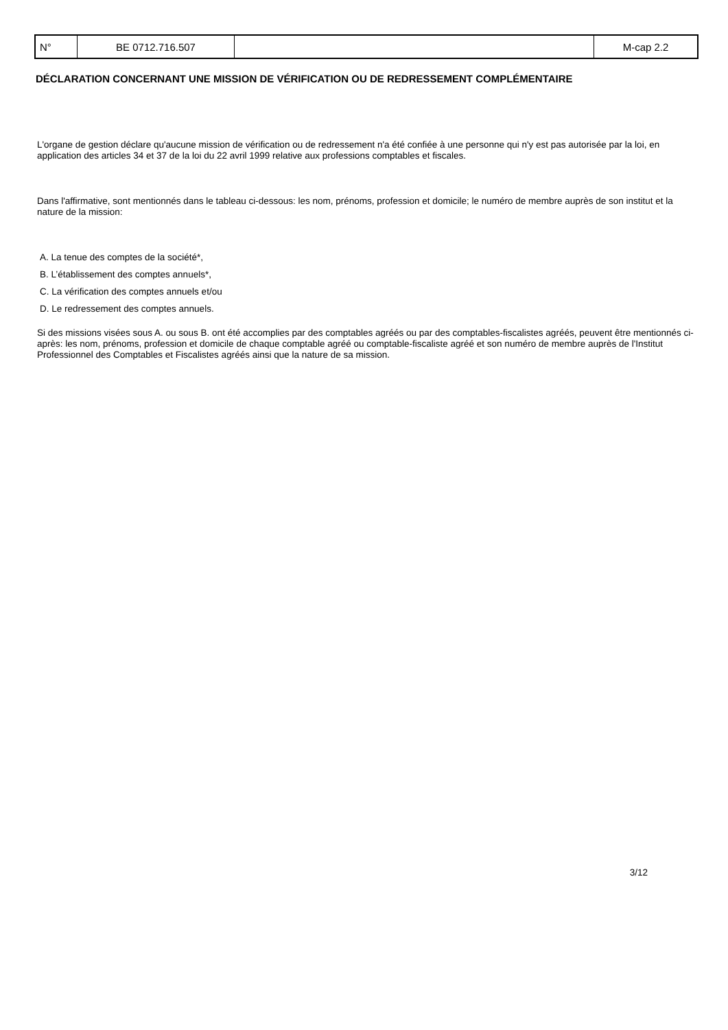| N° | BE 0712.716.507 | | M-cap 2.2 |
DÉCLARATION CONCERNANT UNE MISSION DE VÉRIFICATION OU DE REDRESSEMENT COMPLÉMENTAIRE
L'organe de gestion déclare qu'aucune mission de vérification ou de redressement n'a été confiée à une personne qui n'y est pas autorisée par la loi, en application des articles 34 et 37 de la loi du 22 avril 1999 relative aux professions comptables et fiscales.
Dans l'affirmative, sont mentionnés dans le tableau ci-dessous: les nom, prénoms, profession et domicile; le numéro de membre auprès de son institut et la nature de la mission:
A. La tenue des comptes de la société*,
B. L’établissement des comptes annuels*,
C. La vérification des comptes annuels et/ou
D. Le redressement des comptes annuels.
Si des missions visées sous A. ou sous B. ont été accomplies par des comptables agréés ou par des comptables-fiscalistes agréés, peuvent être mentionnés ci-après: les nom, prénoms, profession et domicile de chaque comptable agréé ou comptable-fiscaliste agréé et son numéro de membre auprès de l'Institut Professionnel des Comptables et Fiscalistes agréés ainsi que la nature de sa mission.
3/12